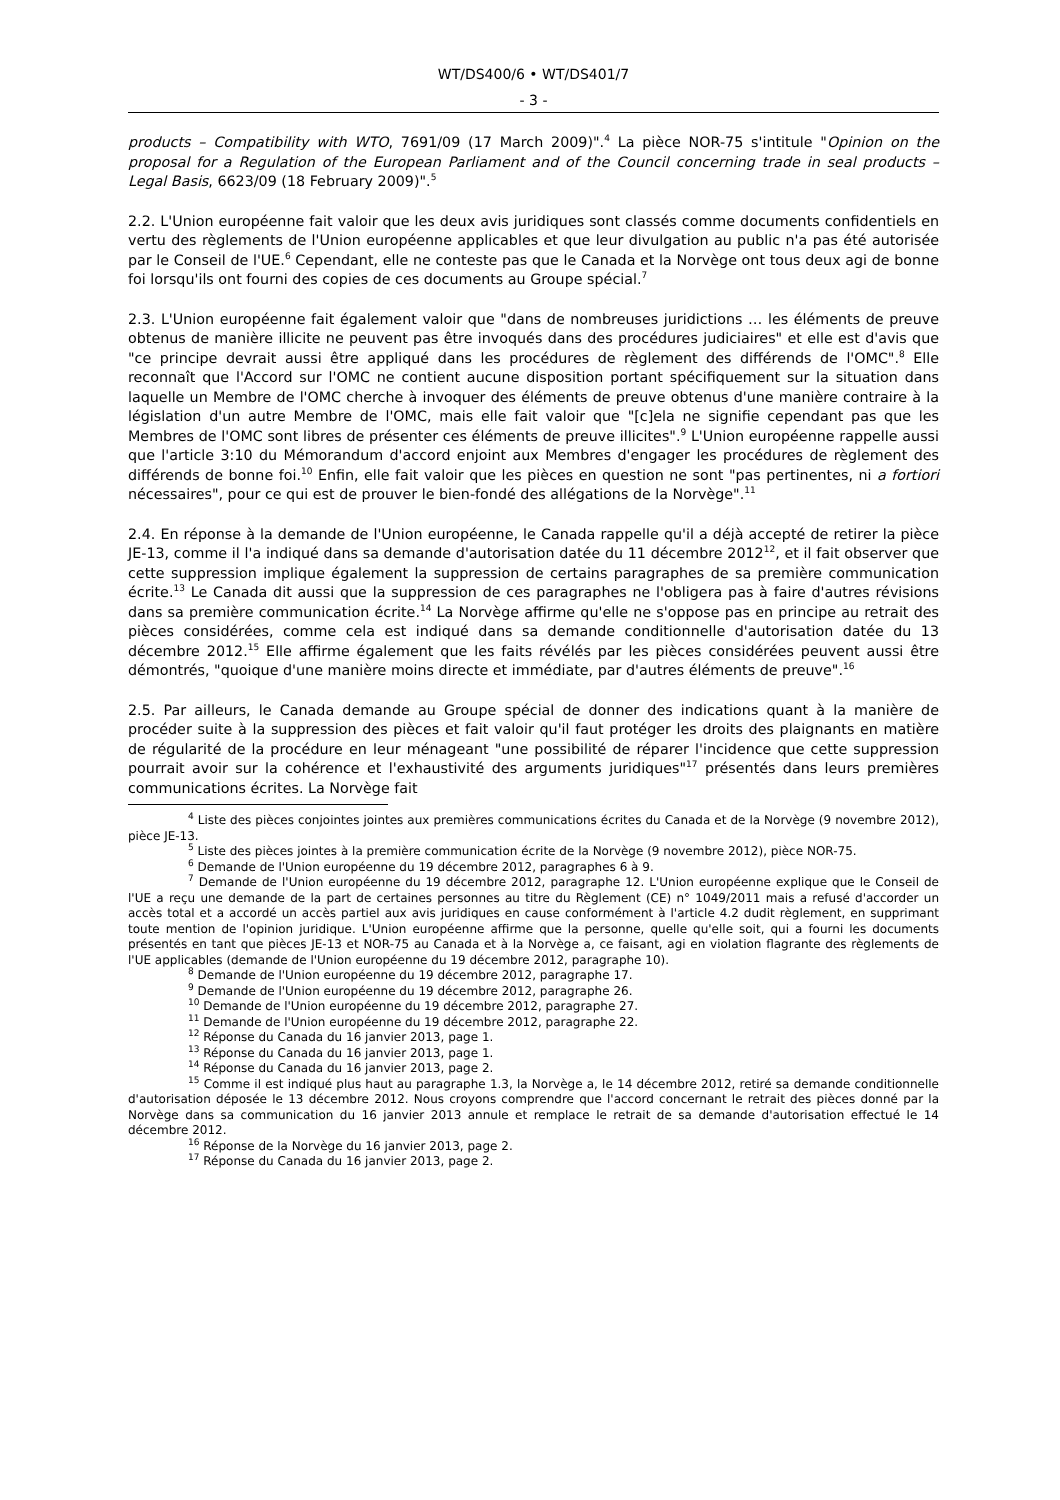WT/DS400/6 • WT/DS401/7
- 3 -
products – Compatibility with WTO, 7691/09 (17 March 2009)".<sup>4</sup> La pièce NOR-75 s'intitule "Opinion on the proposal for a Regulation of the European Parliament and of the Council concerning trade in seal products – Legal Basis, 6623/09 (18 February 2009)".<sup>5</sup>
2.2. L'Union européenne fait valoir que les deux avis juridiques sont classés comme documents confidentiels en vertu des règlements de l'Union européenne applicables et que leur divulgation au public n'a pas été autorisée par le Conseil de l'UE.<sup>6</sup> Cependant, elle ne conteste pas que le Canada et la Norvège ont tous deux agi de bonne foi lorsqu'ils ont fourni des copies de ces documents au Groupe spécial.<sup>7</sup>
2.3. L'Union européenne fait également valoir que "dans de nombreuses juridictions … les éléments de preuve obtenus de manière illicite ne peuvent pas être invoqués dans des procédures judiciaires" et elle est d'avis que "ce principe devrait aussi être appliqué dans les procédures de règlement des différends de l'OMC".<sup>8</sup> Elle reconnaît que l'Accord sur l'OMC ne contient aucune disposition portant spécifiquement sur la situation dans laquelle un Membre de l'OMC cherche à invoquer des éléments de preuve obtenus d'une manière contraire à la législation d'un autre Membre de l'OMC, mais elle fait valoir que "[c]ela ne signifie cependant pas que les Membres de l'OMC sont libres de présenter ces éléments de preuve illicites".<sup>9</sup> L'Union européenne rappelle aussi que l'article 3:10 du Mémorandum d'accord enjoint aux Membres d'engager les procédures de règlement des différends de bonne foi.<sup>10</sup> Enfin, elle fait valoir que les pièces en question ne sont "pas pertinentes, ni a fortiori nécessaires", pour ce qui est de prouver le bien-fondé des allégations de la Norvège".<sup>11</sup>
2.4. En réponse à la demande de l'Union européenne, le Canada rappelle qu'il a déjà accepté de retirer la pièce JE-13, comme il l'a indiqué dans sa demande d'autorisation datée du 11 décembre 2012<sup>12</sup>, et il fait observer que cette suppression implique également la suppression de certains paragraphes de sa première communication écrite.<sup>13</sup> Le Canada dit aussi que la suppression de ces paragraphes ne l'obligera pas à faire d'autres révisions dans sa première communication écrite.<sup>14</sup> La Norvège affirme qu'elle ne s'oppose pas en principe au retrait des pièces considérées, comme cela est indiqué dans sa demande conditionnelle d'autorisation datée du 13 décembre 2012.<sup>15</sup> Elle affirme également que les faits révélés par les pièces considérées peuvent aussi être démontrés, "quoique d'une manière moins directe et immédiate, par d'autres éléments de preuve".<sup>16</sup>
2.5. Par ailleurs, le Canada demande au Groupe spécial de donner des indications quant à la manière de procéder suite à la suppression des pièces et fait valoir qu'il faut protéger les droits des plaignants en matière de régularité de la procédure en leur ménageant "une possibilité de réparer l'incidence que cette suppression pourrait avoir sur la cohérence et l'exhaustivité des arguments juridiques"<sup>17</sup> présentés dans leurs premières communications écrites. La Norvège fait
<sup>4</sup> Liste des pièces conjointes jointes aux premières communications écrites du Canada et de la Norvège (9 novembre 2012), pièce JE-13.
<sup>5</sup> Liste des pièces jointes à la première communication écrite de la Norvège (9 novembre 2012), pièce NOR-75.
<sup>6</sup> Demande de l'Union européenne du 19 décembre 2012, paragraphes 6 à 9.
<sup>7</sup> Demande de l'Union européenne du 19 décembre 2012, paragraphe 12. L'Union européenne explique que le Conseil de l'UE a reçu une demande de la part de certaines personnes au titre du Règlement (CE) n° 1049/2011 mais a refusé d'accorder un accès total et a accordé un accès partiel aux avis juridiques en cause conformément à l'article 4.2 dudit règlement, en supprimant toute mention de l'opinion juridique. L'Union européenne affirme que la personne, quelle qu'elle soit, qui a fourni les documents présentés en tant que pièces JE-13 et NOR-75 au Canada et à la Norvège a, ce faisant, agi en violation flagrante des règlements de l'UE applicables (demande de l'Union européenne du 19 décembre 2012, paragraphe 10).
<sup>8</sup> Demande de l'Union européenne du 19 décembre 2012, paragraphe 17.
<sup>9</sup> Demande de l'Union européenne du 19 décembre 2012, paragraphe 26.
<sup>10</sup> Demande de l'Union européenne du 19 décembre 2012, paragraphe 27.
<sup>11</sup> Demande de l'Union européenne du 19 décembre 2012, paragraphe 22.
<sup>12</sup> Réponse du Canada du 16 janvier 2013, page 1.
<sup>13</sup> Réponse du Canada du 16 janvier 2013, page 1.
<sup>14</sup> Réponse du Canada du 16 janvier 2013, page 2.
<sup>15</sup> Comme il est indiqué plus haut au paragraphe 1.3, la Norvège a, le 14 décembre 2012, retiré sa demande conditionnelle d'autorisation déposée le 13 décembre 2012. Nous croyons comprendre que l'accord concernant le retrait des pièces donné par la Norvège dans sa communication du 16 janvier 2013 annule et remplace le retrait de sa demande d'autorisation effectué le 14 décembre 2012.
<sup>16</sup> Réponse de la Norvège du 16 janvier 2013, page 2.
<sup>17</sup> Réponse du Canada du 16 janvier 2013, page 2.